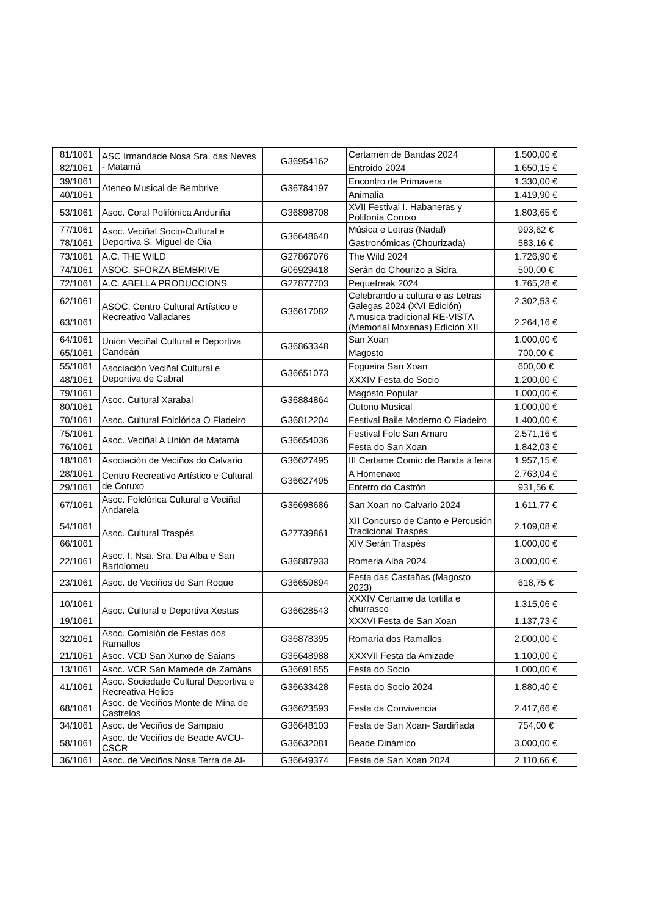| 81/1061 | ASC Irmandade Nosa Sra. das Neves - Matamá | G36954162 | Certamén de Bandas 2024 | 1.500,00 € |
| 82/1061 | | | Entroido 2024 | 1.650,15 € |
| 39/1061 | Ateneo Musical de Bembrive | G36784197 | Encontro de Primavera | 1.330,00 € |
| 40/1061 | | | Animalia | 1.419,90 € |
| 53/1061 | Asoc. Coral Polifónica Anduriña | G36898708 | XVII Festival I. Habaneras y Polifonía Coruxo | 1.803,65 € |
| 77/1061 | Asoc. Veciñal Socio-Cultural e Deportiva S. Miguel de Oia | G36648640 | Música e Letras (Nadal) | 993,62 € |
| 78/1061 | | | Gastronómicas (Chourizada) | 583,16 € |
| 73/1061 | A.C. THE WILD | G27867076 | The Wild 2024 | 1.726,90 € |
| 74/1061 | ASOC. SFORZA BEMBRIVE | G06929418 | Serán do Chourizo a Sidra | 500,00 € |
| 72/1061 | A.C. ABELLA PRODUCCIONS | G27877703 | Pequefreak 2024 | 1.765,28 € |
| 62/1061 | ASOC. Centro Cultural Artístico e Recreativo Valladares | G36617082 | Celebrando a cultura e as Letras Galegas 2024 (XVI Edición) | 2.302,53 € |
| 63/1061 | | | A musica tradicional RE-VISTA (Memorial Moxenas) Edición XII | 2.264,16 € |
| 64/1061 | Unión Veciñal Cultural e Deportiva Candeán | G36863348 | San Xoan | 1.000,00 € |
| 65/1061 | | | Magosto | 700,00 € |
| 55/1061 | Asociación Veciñal Cultural e Deportiva de Cabral | G36651073 | Fogueira San Xoan | 600,00 € |
| 48/1061 | | | XXXIV Festa do Socio | 1.200,00 € |
| 79/1061 | Asoc. Cultural Xarabal | G36884864 | Magosto Popular | 1.000,00 € |
| 80/1061 | | | Outono Musical | 1.000,00 € |
| 70/1061 | Asoc. Cultural Folclórica O Fiadeiro | G36812204 | Festival Baile Moderno O Fiadeiro | 1.400,00 € |
| 75/1061 | Asoc. Veciñal A Unión de Matamá | G36654036 | Festival Folc San Amaro | 2.571,16 € |
| 76/1061 | | | Festa do San Xoan | 1.842,03 € |
| 18/1061 | Asociación de Veciños do Calvario | G36627495 | III Certame Comic de Banda á feira | 1.957,15 € |
| 28/1061 | Centro Recreativo Artístico e Cultural de Coruxo | G36627495 | A Homenaxe | 2.763,04 € |
| 29/1061 | | | Enterro do Castrón | 931,56 € |
| 67/1061 | Asoc. Folclórica Cultural e Veciñal Andarela | G36698686 | San Xoan no Calvario 2024 | 1.611,77 € |
| 54/1061 | Asoc. Cultural Traspés | G27739861 | XII Concurso de Canto e Percusión Tradicional Traspés | 2.109,08 € |
| 66/1061 | | | XIV Serán Traspés | 1.000,00 € |
| 22/1061 | Asoc. I. Nsa. Sra. Da Alba e San Bartolomeu | G36887933 | Romeria Alba 2024 | 3.000,00 € |
| 23/1061 | Asoc. de Veciños de San Roque | G36659894 | Festa das Castañas (Magosto 2023) | 618,75 € |
| 10/1061 | Asoc. Cultural e Deportiva Xestas | G36628543 | XXXIV Certame da tortilla e churrasco | 1.315,06 € |
| 19/1061 | | | XXXVI Festa de San Xoan | 1.137,73 € |
| 32/1061 | Asoc. Comisión de Festas dos Ramallos | G36878395 | Romaría dos Ramallos | 2.000,00 € |
| 21/1061 | Asoc. VCD San Xurxo de Saians | G36648988 | XXXVII Festa da Amizade | 1.100,00 € |
| 13/1061 | Asoc. VCR San Mamedé de Zamáns | G36691855 | Festa do Socio | 1.000,00 € |
| 41/1061 | Asoc. Sociedade Cultural Deportiva e Recreativa Helios | G36633428 | Festa do Socio 2024 | 1.880,40 € |
| 68/1061 | Asoc. de Veciños Monte de Mina de Castrelos | G36623593 | Festa da Convivencia | 2.417,66 € |
| 34/1061 | Asoc. de Veciños de Sampaio | G36648103 | Festa de San Xoan- Sardiñada | 754,00 € |
| 58/1061 | Asoc. de Veciños de Beade AVCU-CSCR | G36632081 | Beade Dinámico | 3.000,00 € |
| 36/1061 | Asoc. de Veciños Nosa Terra de Al- | G36649374 | Festa de San Xoan 2024 | 2.110,66 € |